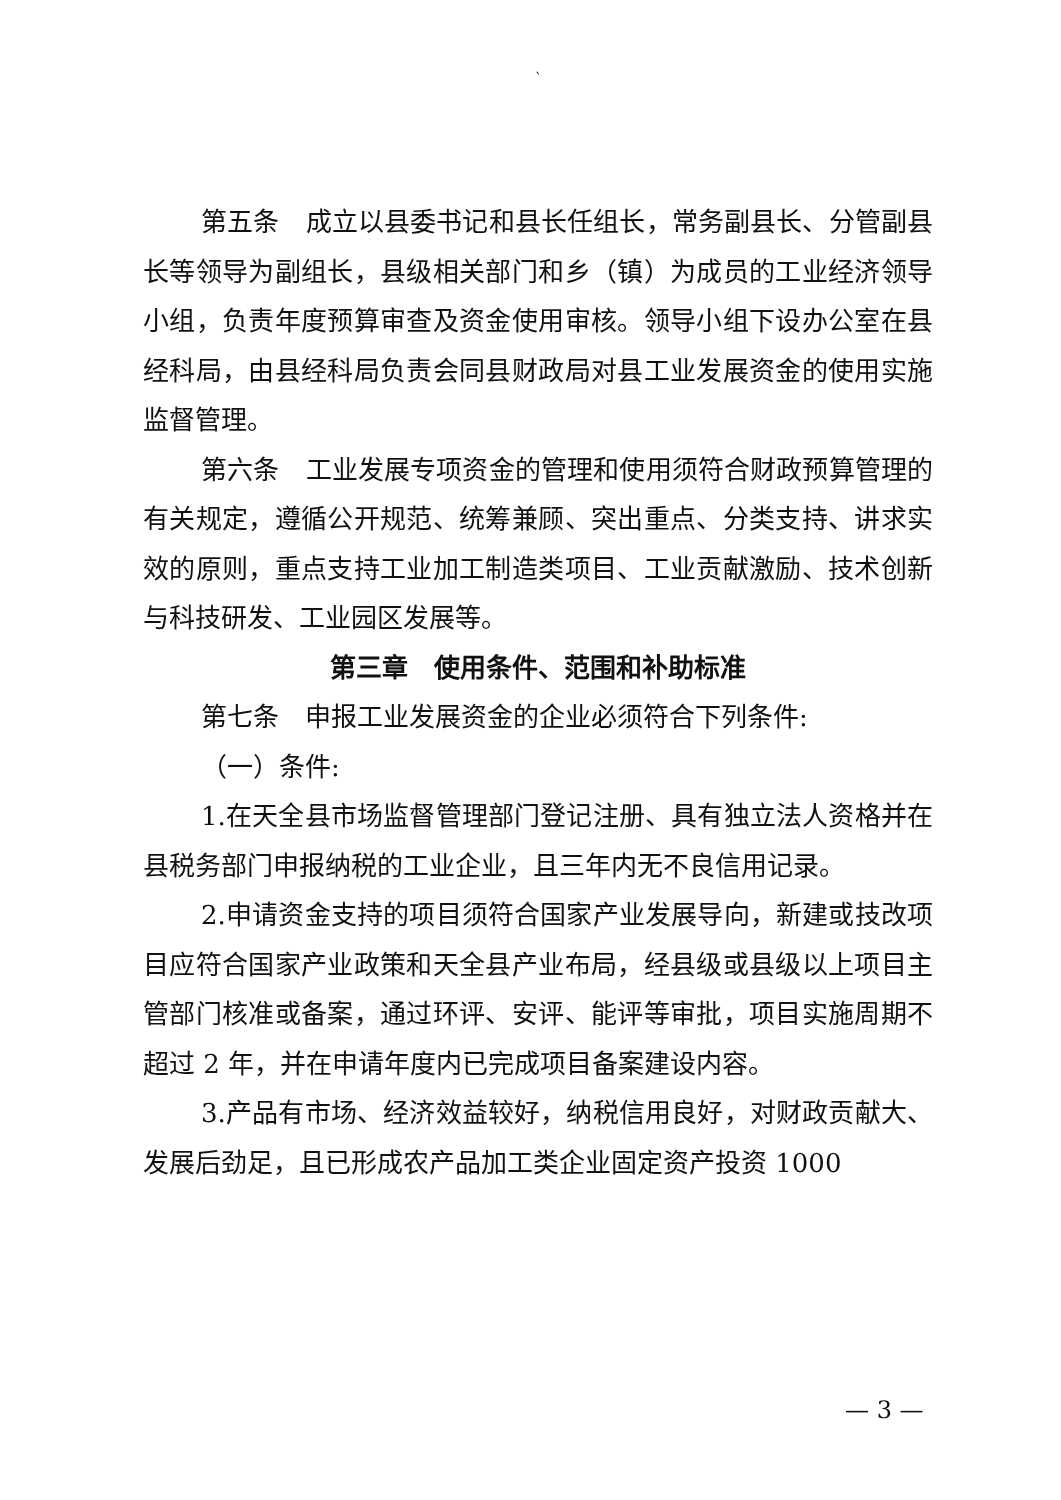`
第五条　成立以县委书记和县长任组长，常务副县长、分管副县长等领导为副组长，县级相关部门和乡（镇）为成员的工业经济领导小组，负责年度预算审查及资金使用审核。领导小组下设办公室在县经科局，由县经科局负责会同县财政局对县工业发展资金的使用实施监督管理。
第六条　工业发展专项资金的管理和使用须符合财政预算管理的有关规定，遵循公开规范、统筹兼顾、突出重点、分类支持、讲求实效的原则，重点支持工业加工制造类项目、工业贡献激励、技术创新与科技研发、工业园区发展等。
第三章　使用条件、范围和补助标准
第七条　申报工业发展资金的企业必须符合下列条件:
（一）条件:
1.在天全县市场监督管理部门登记注册、具有独立法人资格并在县税务部门申报纳税的工业企业，且三年内无不良信用记录。
2.申请资金支持的项目须符合国家产业发展导向，新建或技改项目应符合国家产业政策和天全县产业布局，经县级或县级以上项目主管部门核准或备案，通过环评、安评、能评等审批，项目实施周期不超过 2 年，并在申请年度内已完成项目备案建设内容。
3.产品有市场、经济效益较好，纳税信用良好，对财政贡献大、发展后劲足，且已形成农产品加工类企业固定资产投资 1000
— 3 —